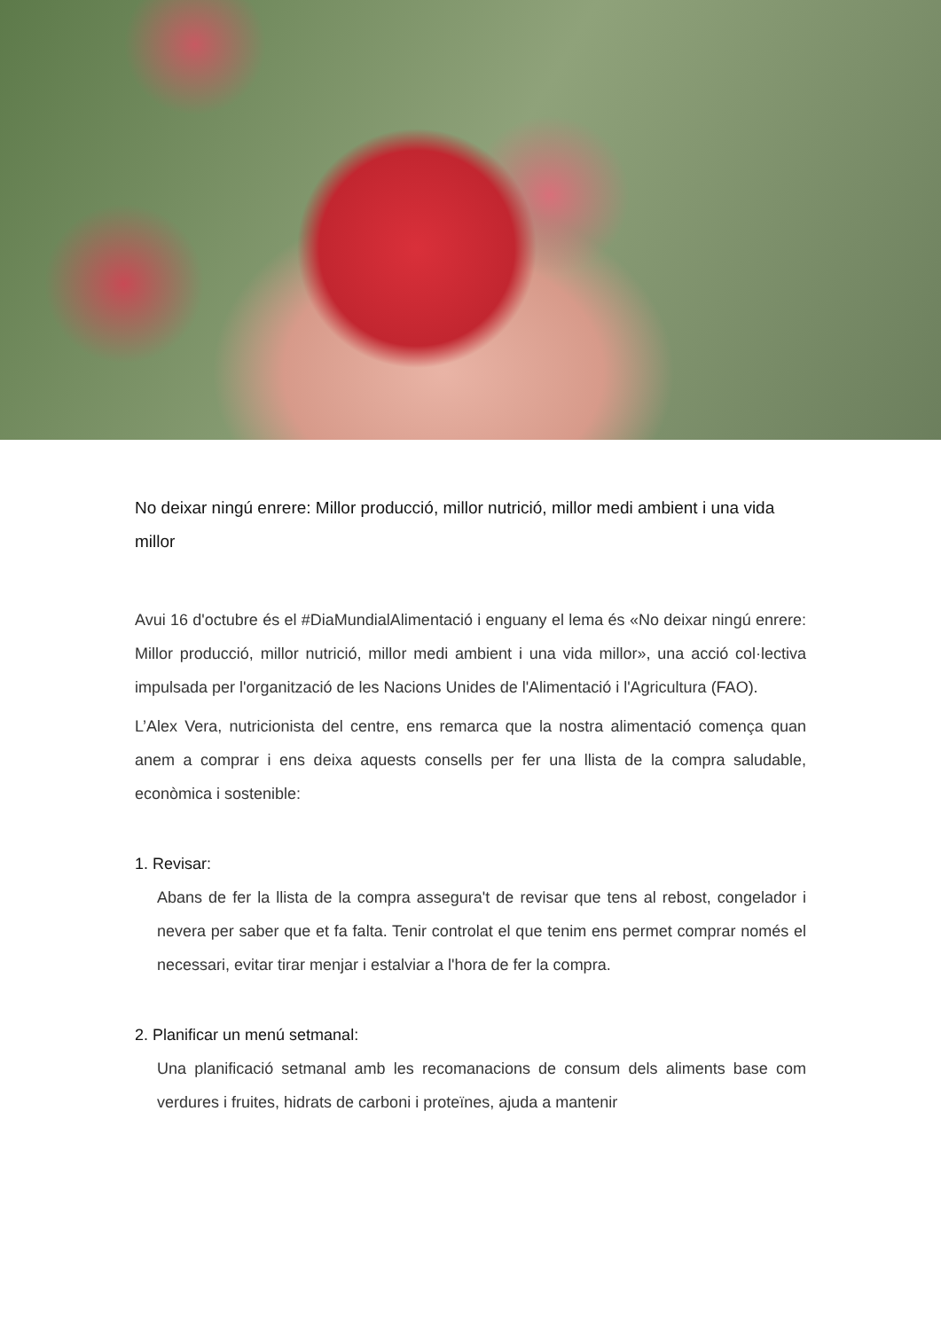No deixar ningú enrere: Millor producció, millor nutrició, millor medi ambient i una vida millor
Avui 16 d'octubre és el #DiaMundialAlimentació i enguany el lema és «No deixar ningú enrere: Millor producció, millor nutrició, millor medi ambient i una vida millor», una acció col·lectiva impulsada per l'organització de les Nacions Unides de l'Alimentació i l'Agricultura (FAO).
L’Alex Vera, nutricionista del centre, ens remarca que la nostra alimentació comença quan anem a comprar i ens deixa aquests consells per fer una llista de la compra saludable, econòmica i sostenible:
1. Revisar:
Abans de fer la llista de la compra assegura't de revisar que tens al rebost, congelador i nevera per saber que et fa falta. Tenir controlat el que tenim ens permet comprar només el necessari, evitar tirar menjar i estalviar a l'hora de fer la compra.
2. Planificar un menú setmanal:
Una planificació setmanal amb les recomanacions de consum dels aliments base com verdures i fruites, hidrats de carboni i proteïnes, ajuda a mantenir